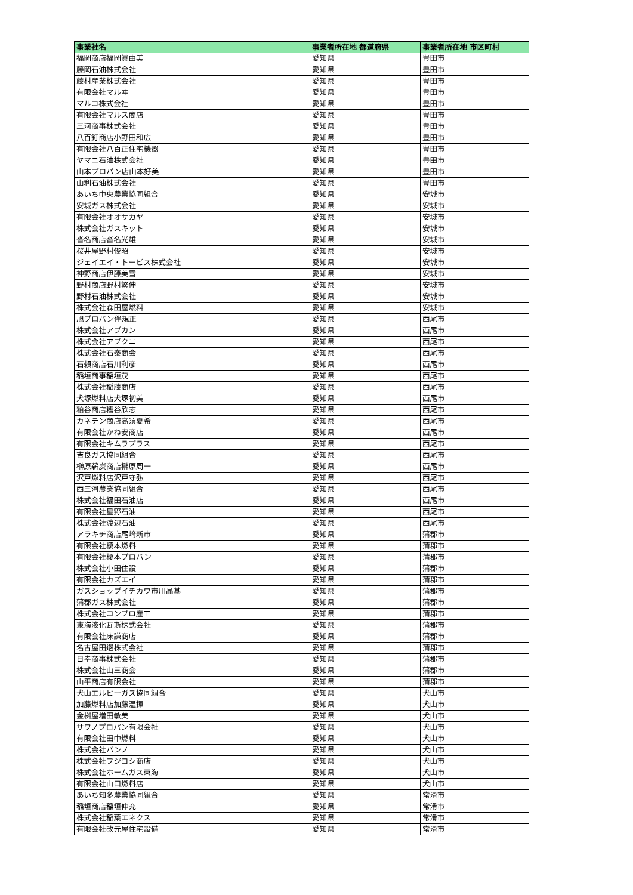| 事業社名 | 事業者所在地 都道府県 | 事業者所在地 市区町村 |
| --- | --- | --- |
| 福岡商店福岡眞由美 | 愛知県 | 豊田市 |
| 藤岡石油株式会社 | 愛知県 | 豊田市 |
| 藤村産業株式会社 | 愛知県 | 豊田市 |
| 有限会社マルヰ | 愛知県 | 豊田市 |
| マルコ株式会社 | 愛知県 | 豊田市 |
| 有限会社マルス商店 | 愛知県 | 豊田市 |
| 三河商事株式会社 | 愛知県 | 豊田市 |
| 八百釘商店小野田和広 | 愛知県 | 豊田市 |
| 有限会社八百正住宅機器 | 愛知県 | 豊田市 |
| ヤマニ石油株式会社 | 愛知県 | 豊田市 |
| 山本プロパン店山本好美 | 愛知県 | 豊田市 |
| 山利石油株式会社 | 愛知県 | 豊田市 |
| あいち中央農業協同組合 | 愛知県 | 安城市 |
| 安城ガス株式会社 | 愛知県 | 安城市 |
| 有限会社オオサカヤ | 愛知県 | 安城市 |
| 株式会社ガスキット | 愛知県 | 安城市 |
| 沓名商店沓名光雄 | 愛知県 | 安城市 |
| 桜井屋野村俊昭 | 愛知県 | 安城市 |
| ジェイエイ・トービス株式会社 | 愛知県 | 安城市 |
| 神野商店伊藤美雪 | 愛知県 | 安城市 |
| 野村商店野村繁伸 | 愛知県 | 安城市 |
| 野村石油株式会社 | 愛知県 | 安城市 |
| 株式会社森田屋燃料 | 愛知県 | 安城市 |
| 旭プロパン伴規正 | 愛知県 | 西尾市 |
| 株式会社アブカン | 愛知県 | 西尾市 |
| 株式会社アブクニ | 愛知県 | 西尾市 |
| 株式会社石泰商会 | 愛知県 | 西尾市 |
| 石賴商店石川利彦 | 愛知県 | 西尾市 |
| 稲垣商事稲垣茂 | 愛知県 | 西尾市 |
| 株式会社稲藤商店 | 愛知県 | 西尾市 |
| 犬塚燃料店犬塚初美 | 愛知県 | 西尾市 |
| 粕谷商店糟谷欣志 | 愛知県 | 西尾市 |
| カネテン商店高須夏希 | 愛知県 | 西尾市 |
| 有限会社かね安商店 | 愛知県 | 西尾市 |
| 有限会社キムラプラス | 愛知県 | 西尾市 |
| 吉良ガス協同組合 | 愛知県 | 西尾市 |
| 榊原薪炭商店榊原周一 | 愛知県 | 西尾市 |
| 沢戸燃料店沢戸守弘 | 愛知県 | 西尾市 |
| 西三河農業協同組合 | 愛知県 | 西尾市 |
| 株式会社福田石油店 | 愛知県 | 西尾市 |
| 有限会社星野石油 | 愛知県 | 西尾市 |
| 株式会社渡辺石油 | 愛知県 | 西尾市 |
| アラキチ商店尾﨑新市 | 愛知県 | 蒲郡市 |
| 有限会社榎本燃料 | 愛知県 | 蒲郡市 |
| 有限会社榎本プロパン | 愛知県 | 蒲郡市 |
| 株式会社小田住設 | 愛知県 | 蒲郡市 |
| 有限会社カズエイ | 愛知県 | 蒲郡市 |
| ガスショップイチカワ市川晶基 | 愛知県 | 蒲郡市 |
| 蒲郡ガス株式会社 | 愛知県 | 蒲郡市 |
| 株式会社コンプロ産工 | 愛知県 | 蒲郡市 |
| 東海液化瓦斯株式会社 | 愛知県 | 蒲郡市 |
| 有限会社床謙商店 | 愛知県 | 蒲郡市 |
| 名古屋田邊株式会社 | 愛知県 | 蒲郡市 |
| 日幸商事株式会社 | 愛知県 | 蒲郡市 |
| 株式会社山三商会 | 愛知県 | 蒲郡市 |
| 山平商店有限会社 | 愛知県 | 蒲郡市 |
| 犬山エルピーガス協同組合 | 愛知県 | 犬山市 |
| 加藤燃料店加藤温揮 | 愛知県 | 犬山市 |
| 金桝屋増田敏美 | 愛知県 | 犬山市 |
| サワノプロパン有限会社 | 愛知県 | 犬山市 |
| 有限会社田中燃料 | 愛知県 | 犬山市 |
| 株式会社バンノ | 愛知県 | 犬山市 |
| 株式会社フジヨシ商店 | 愛知県 | 犬山市 |
| 株式会社ホームガス東海 | 愛知県 | 犬山市 |
| 有限会社山口燃料店 | 愛知県 | 犬山市 |
| あいち知多農業協同組合 | 愛知県 | 常滑市 |
| 稲垣商店稲垣伸充 | 愛知県 | 常滑市 |
| 株式会社稲葉エネクス | 愛知県 | 常滑市 |
| 有限会社改元屋住宅設備 | 愛知県 | 常滑市 |